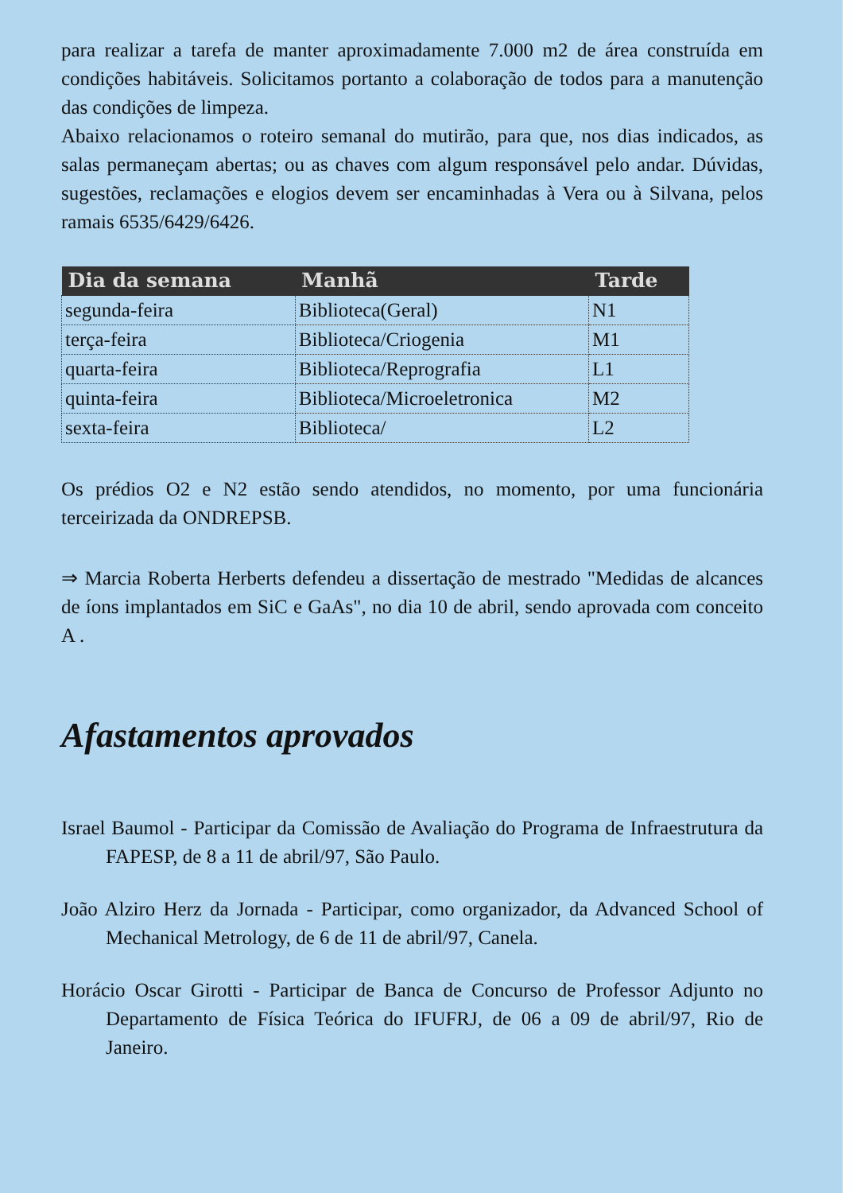para realizar a tarefa de manter aproximadamente 7.000 m2 de área construída em condições habitáveis. Solicitamos portanto a colaboração de todos para a manutenção das condições de limpeza.
Abaixo relacionamos o roteiro semanal do mutirão, para que, nos dias indicados, as salas permaneçam abertas; ou as chaves com algum responsável pelo andar. Dúvidas, sugestões, reclamações e elogios devem ser encaminhadas à Vera ou à Silvana, pelos ramais 6535/6429/6426.
| Dia da semana | Manhã | Tarde |
| --- | --- | --- |
| segunda-feira | Biblioteca(Geral) | N1 |
| terça-feira | Biblioteca/Criogenia | M1 |
| quarta-feira | Biblioteca/Reprografia | L1 |
| quinta-feira | Biblioteca/Microeletronica | M2 |
| sexta-feira | Biblioteca/ | L2 |
Os prédios O2 e N2 estão sendo atendidos, no momento, por uma funcionária terceirizada da ONDREPSB.
⇒ Marcia Roberta Herberts defendeu a dissertação de mestrado "Medidas de alcances de íons implantados em SiC e GaAs", no dia 10 de abril, sendo aprovada com conceito A .
Afastamentos aprovados
Israel Baumol - Participar da Comissão de Avaliação do Programa de Infraestrutura da FAPESP, de 8 a 11 de abril/97, São Paulo.
João Alziro Herz da Jornada - Participar, como organizador, da Advanced School of Mechanical Metrology, de 6 de 11 de abril/97, Canela.
Horácio Oscar Girotti - Participar de Banca de Concurso de Professor Adjunto no Departamento de Física Teórica do IFUFRJ, de 06 a 09 de abril/97, Rio de Janeiro.